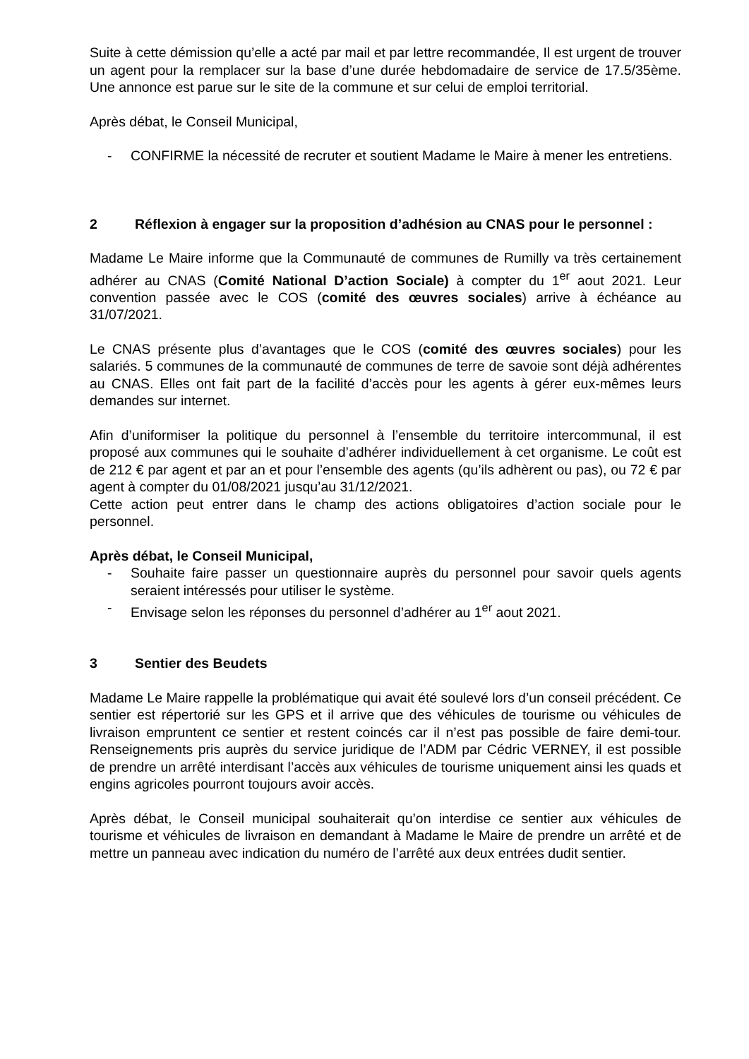Suite à cette démission qu’elle a acté par mail et par lettre recommandée, Il est urgent de trouver un agent pour la remplacer sur la base d’une durée hebdomadaire de service de 17.5/35ème. Une annonce est parue sur le site de la commune et sur celui de emploi territorial.
Après débat, le Conseil Municipal,
- CONFIRME la nécessité de recruter et soutient Madame le Maire à mener les entretiens.
2 Réflexion à engager sur la proposition d’adhésion au CNAS pour le personnel :
Madame Le Maire informe que la Communauté de communes de Rumilly va très certainement adhérer au CNAS (Comité National D’action Sociale) à compter du 1<sup>er</sup> aout 2021. Leur convention passée avec le COS (comité des œuvres sociales) arrive à échéance au 31/07/2021.
Le CNAS présente plus d’avantages que le COS (comité des œuvres sociales) pour les salariés. 5 communes de la communauté de communes de terre de savoie sont déjà adhérentes au CNAS. Elles ont fait part de la facilité d’accès pour les agents à gérer eux-mêmes leurs demandes sur internet.
Afin d’uniformiser la politique du personnel à l’ensemble du territoire intercommunal, il est proposé aux communes qui le souhaite d’adhérer individuellement à cet organisme. Le coût est de 212 € par agent et par an et pour l’ensemble des agents (qu’ils adhèrent ou pas), ou 72 € par agent à compter du 01/08/2021 jusqu’au 31/12/2021.
Cette action peut entrer dans le champ des actions obligatoires d’action sociale pour le personnel.
Après débat, le Conseil Municipal,
- Souhaite faire passer un questionnaire auprès du personnel pour savoir quels agents seraient intéressés pour utiliser le système.
- Envisage selon les réponses du personnel d’adhérer au 1<sup>er</sup> aout 2021.
3 Sentier des Beudets
Madame Le Maire rappelle la problématique qui avait été soulevé lors d’un conseil précédent. Ce sentier est répertorié sur les GPS et il arrive que des véhicules de tourisme ou véhicules de livraison empruntent ce sentier et restent coincés car il n’est pas possible de faire demi-tour. Renseignements pris auprès du service juridique de l’ADM par Cédric VERNEY, il est possible de prendre un arrêté interdisant l’accès aux véhicules de tourisme uniquement ainsi les quads et engins agricoles pourront toujours avoir accès.
Après débat, le Conseil municipal souhaiterait qu’on interdise ce sentier aux véhicules de tourisme et véhicules de livraison en demandant à Madame le Maire de prendre un arrêté et de mettre un panneau avec indication du numéro de l’arrêté aux deux entrées dudit sentier.